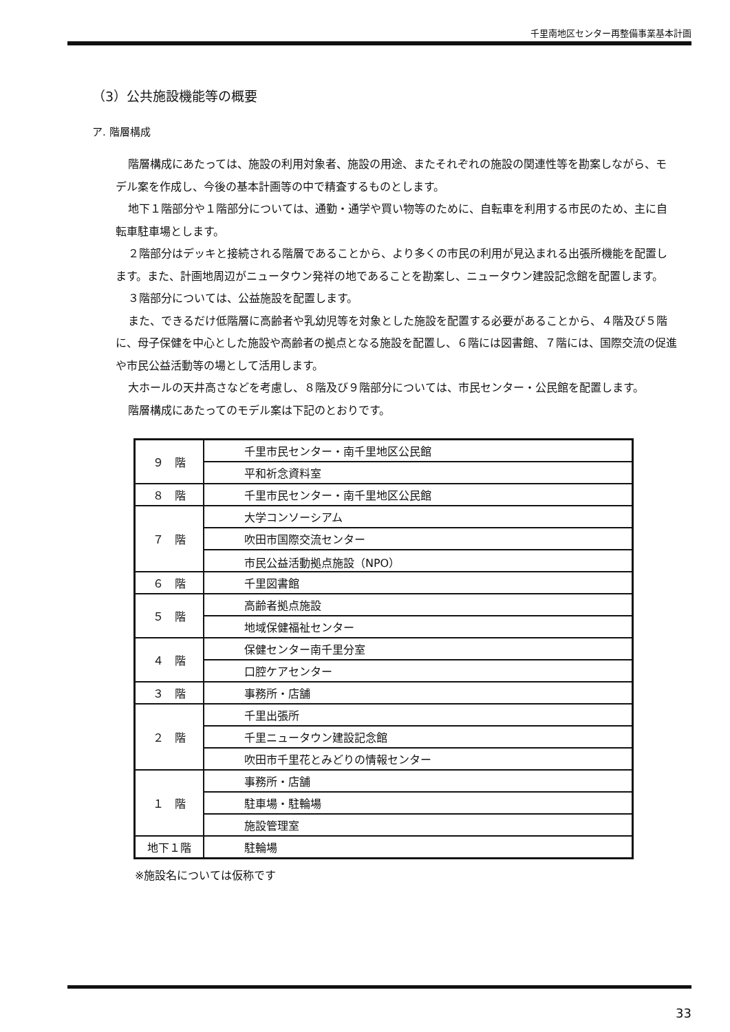千里南地区センター再整備事業基本計画
（3）公共施設機能等の概要
ア. 階層構成
階層構成にあたっては、施設の利用対象者、施設の用途、またそれぞれの施設の関連性等を勘案しながら、モデル案を作成し、今後の基本計画等の中で精査するものとします。
地下１階部分や１階部分については、通勤・通学や買い物等のために、自転車を利用する市民のため、主に自転車駐車場とします。
２階部分はデッキと接続される階層であることから、より多くの市民の利用が見込まれる出張所機能を配置します。また、計画地周辺がニュータウン発祥の地であることを勘案し、ニュータウン建設記念館を配置します。
３階部分については、公益施設を配置します。
また、できるだけ低階層に高齢者や乳幼児等を対象とした施設を配置する必要があることから、４階及び５階に、母子保健を中心とした施設や高齢者の拠点となる施設を配置し、６階には図書館、７階には、国際交流の促進や市民公益活動等の場として活用します。
大ホールの天井高さなどを考慮し、８階及び９階部分については、市民センター・公民館を配置します。
階層構成にあたってのモデル案は下記のとおりです。
| ９ 階 | 千里市民センター・南千里地区公民館 |
| | 平和祈念資料室 |
| ８ 階 | 千里市民センター・南千里地区公民館 |
| ７ 階 | 大学コンソーシアム |
| | 吹田市国際交流センター |
| | 市民公益活動拠点施設（NPO） |
| ６ 階 | 千里図書館 |
| ５ 階 | 高齢者拠点施設 |
| | 地域保健福祉センター |
| ４ 階 | 保健センター南千里分室 |
| | 口腔ケアセンター |
| ３ 階 | 事務所・店舗 |
| ２ 階 | 千里出張所 |
| | 千里ニュータウン建設記念館 |
| | 吹田市千里花とみどりの情報センター |
| １ 階 | 事務所・店舗 |
| | 駐車場・駐輪場 |
| | 施設管理室 |
| 地下１階 | 駐輪場 |
※施設名については仮称です
33